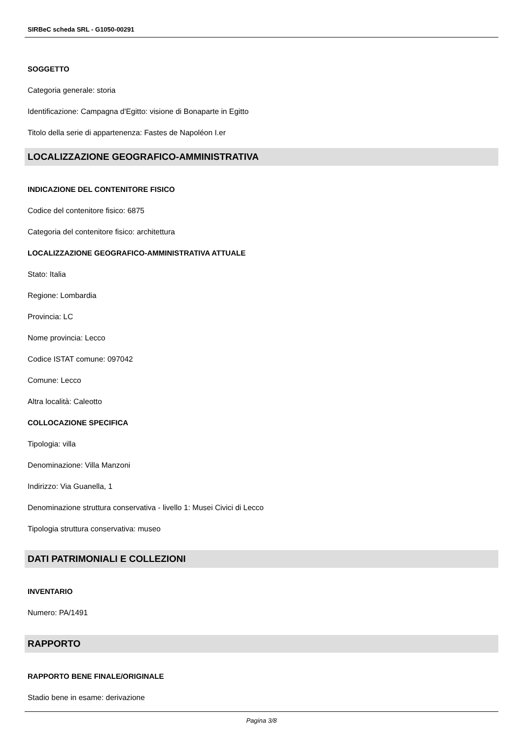SIRBeC scheda SRL - G1050-00291
SOGGETTO
Categoria generale: storia
Identificazione: Campagna d'Egitto: visione di Bonaparte in Egitto
Titolo della serie di appartenenza: Fastes de Napoléon I.er
LOCALIZZAZIONE GEOGRAFICO-AMMINISTRATIVA
INDICAZIONE DEL CONTENITORE FISICO
Codice del contenitore fisico: 6875
Categoria del contenitore fisico: architettura
LOCALIZZAZIONE GEOGRAFICO-AMMINISTRATIVA ATTUALE
Stato: Italia
Regione: Lombardia
Provincia: LC
Nome provincia: Lecco
Codice ISTAT comune: 097042
Comune: Lecco
Altra località: Caleotto
COLLOCAZIONE SPECIFICA
Tipologia: villa
Denominazione: Villa Manzoni
Indirizzo: Via Guanella, 1
Denominazione struttura conservativa - livello 1: Musei Civici di Lecco
Tipologia struttura conservativa: museo
DATI PATRIMONIALI E COLLEZIONI
INVENTARIO
Numero: PA/1491
RAPPORTO
RAPPORTO BENE FINALE/ORIGINALE
Stadio bene in esame: derivazione
Pagina 3/8